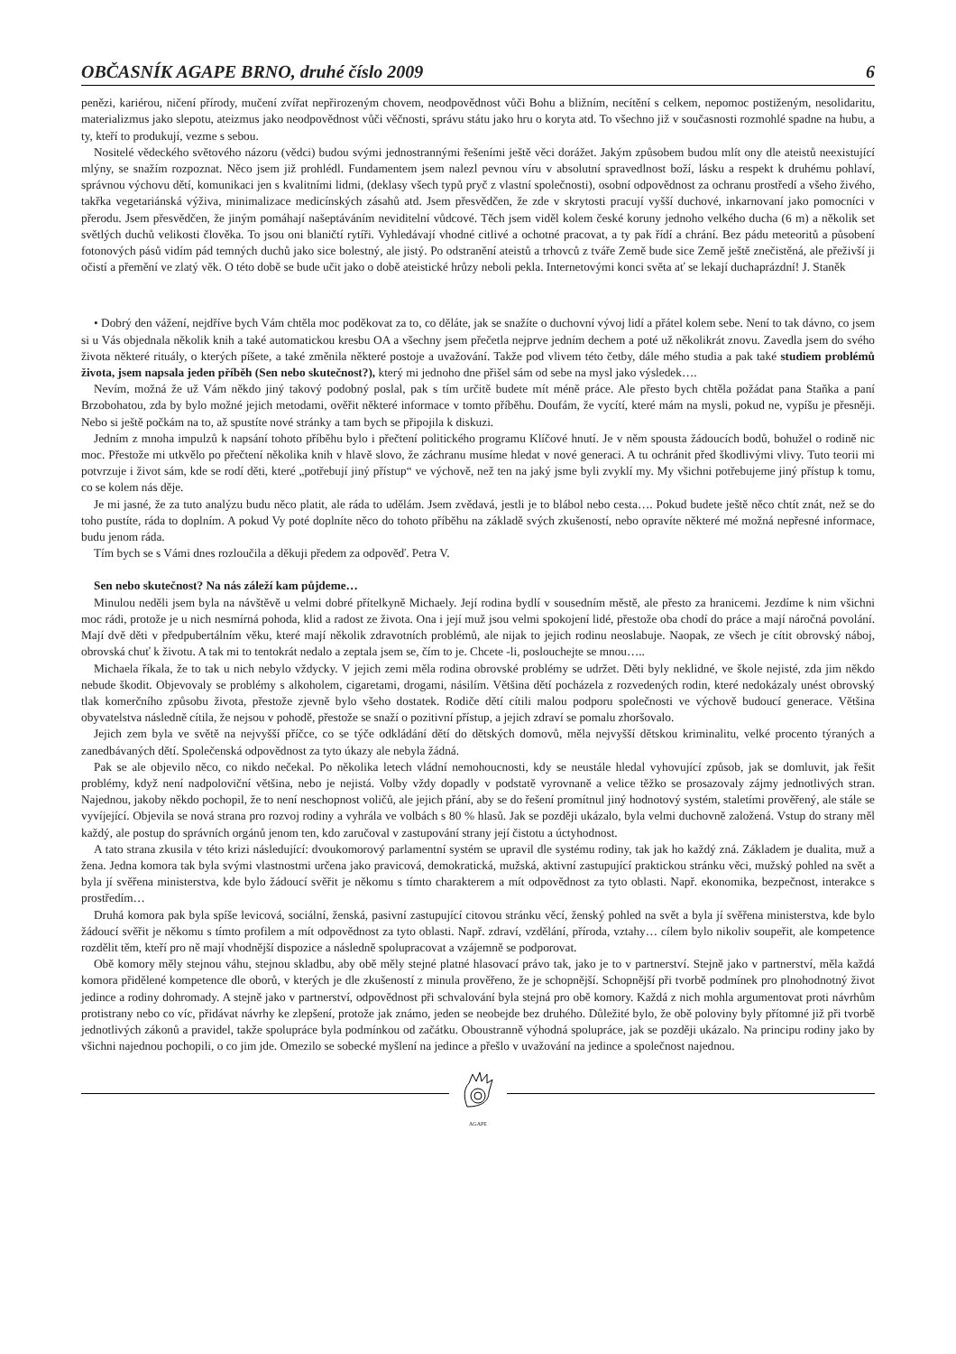OBČASNÍK AGAPE BRNO, druhé číslo 2009 6
penězi, kariérou, ničení přírody, mučení zvířat nepřirozeným chovem, neodpovědnost vůči Bohu a bližním, necítění s celkem, nepomoc postiženým, nesolidaritu, materializmus jako slepotu, ateizmus jako neodpovědnost vůči věčnosti, správu státu jako hru o koryta atd. To všechno již v současnosti rozmohlé spadne na hubu, a ty, kteří to produkují, vezme s sebou.
Nositelé vědeckého světového názoru (vědci) budou svými jednostrannými řešeními ještě věci dorážet. Jakým způsobem budou mlít ony dle ateistů neexistující mlýny, se snažím rozpoznat. Něco jsem již prohlédl. Fundamentem jsem nalezl pevnou víru v absolutní spravedlnost boží, lásku a respekt k druhému pohlaví, správnou výchovu dětí, komunikaci jen s kvalitními lidmi, (deklasy všech typů pryč z vlastní společnosti), osobní odpovědnost za ochranu prostředí a všeho živého, takřka vegetariánská výživa, minimalizace medicínských zásahů atd. Jsem přesvědčen, že zde v skrytosti pracují vyšší duchové, inkarnovaní jako pomocníci v přerodu. Jsem přesvědčen, že jiným pomáhají našeptáváním neviditelní vůdcové. Těch jsem viděl kolem české koruny jednoho velkého ducha (6 m) a několik set světlých duchů velikosti člověka. To jsou oni blaničtí rytíři. Vyhledávají vhodné citlivé a ochotné pracovat, a ty pak řídí a chrání. Bez pádu meteoritů a působení fotonových pásů vidím pád temných duchů jako sice bolestný, ale jistý. Po odstranění ateistů a trhovců z tváře Země bude sice Země ještě znečistěná, ale přeživší ji očistí a přemění ve zlatý věk. O této době se bude učit jako o době ateistické hrůzy neboli pekla. Internetovými konci světa ať se lekají duchaprázdní! J. Staněk
• Dobrý den vážení, nejdříve bych Vám chtěla moc poděkovat za to, co děláte, jak se snažíte o duchovní vývoj lidí a přátel kolem sebe. Není to tak dávno, co jsem si u Vás objednala několik knih a také automatickou kresbu OA a všechny jsem přečetla nejprve jedním dechem a poté už několikrát znovu. Zavedla jsem do svého života některé rituály, o kterých píšete, a také změnila některé postoje a uvažování. Takže pod vlivem této četby, dále mého studia a pak také studiem problémů života, jsem napsala jeden příběh (Sen nebo skutečnost?), který mi jednoho dne přišel sám od sebe na mysl jako výsledek….
Nevím, možná že už Vám někdo jiný takový podobný poslal, pak s tím určitě budete mít méně práce. Ale přesto bych chtěla požádat pana Staňka a paní Brzobohatou, zda by bylo možné jejich metodami, ověřit některé informace v tomto příběhu. Doufám, že vycítí, které mám na mysli, pokud ne, vypíšu je přesněji. Nebo si ještě počkám na to, až spustíte nové stránky a tam bych se připojila k diskuzi.
Jedním z mnoha impulzů k napsání tohoto příběhu bylo i přečtení politického programu Klíčové hnutí. Je v něm spousta žádoucích bodů, bohužel o rodině nic moc. Přestože mi utkvělo po přečtení několika knih v hlavě slovo, že záchranu musíme hledat v nové generaci. A tu ochránit před škodlivými vlivy. Tuto teorii mi potvrzuje i život sám, kde se rodí děti, které „potřebují jiný přístup“ ve výchově, než ten na jaký jsme byli zvyklí my. My všichni potřebujeme jiný přístup k tomu, co se kolem nás děje.
Je mi jasné, že za tuto analýzu budu něco platit, ale ráda to udělám. Jsem zvědavá, jestli je to blábol nebo cesta…. Pokud budete ještě něco chtít znát, než se do toho pustíte, ráda to doplním. A pokud Vy poté doplníte něco do tohoto příběhu na základě svých zkušeností, nebo opravíte některé mé možná nepřesné informace, budu jenom ráda.
Tím bych se s Vámi dnes rozloučila a děkuji předem za odpověď. Petra V.
Sen nebo skutečnost? Na nás záleží kam půjdeme…
Minulou neděli jsem byla na návštěvě u velmi dobré přítelkyně Michaely. Její rodina bydlí v sousedním městě, ale přesto za hranicemi. Jezdíme k nim všichni moc rádi, protože je u nich nesmírná pohoda, klid a radost ze života. Ona i její muž jsou velmi spokojení lidé, přestože oba chodí do práce a mají náročná povolání. Mají dvě děti v předpubertálním věku, které mají několik zdravotních problémů, ale nijak to jejich rodinu neoslabuje. Naopak, ze všech je cítit obrovský náboj, obrovská chuť k životu. A tak mi to tentokrát nedalo a zeptala jsem se, čím to je. Chcete -li, poslouchejte se mnou…..
Michaela říkala, že to tak u nich nebylo vždycky. V jejich zemi měla rodina obrovské problémy se udržet. Děti byly neklidné, ve škole nejisté, zda jim někdo nebude škodit. Objevovaly se problémy s alkoholem, cigaretami, drogami, násilím. Většina dětí pocházela z rozvedených rodin, které nedokázaly unést obrovský tlak komerčního způsobu života, přestože zjevně bylo všeho dostatek. Rodiče dětí cítili malou podporu společnosti ve výchově budoucí generace. Většina obyvatelstva následně cítila, že nejsou v pohodě, přestože se snaží o pozitivní přístup, a jejich zdraví se pomalu zhoršovalo.
Jejich zem byla ve světě na nejvyšší příčce, co se týče odkládání dětí do dětských domovů, měla nejvyšší dětskou kriminalitu, velké procento týraných a zanedbávaných dětí. Společenská odpovědnost za tyto úkazy ale nebyla žádná.
Pak se ale objevilo něco, co nikdo nečekal. Po několika letech vládní nemohoucnosti, kdy se neustále hledal vyhovující způsob, jak se domluvit, jak řešit problémy, když není nadpoloviční většina, nebo je nejistá. Volby vždy dopadly v podstatě vyrovnaně a velice těžko se prosazovaly zájmy jednotlivých stran. Najednou, jakoby někdo pochopil, že to není neschopnost voličů, ale jejich přání, aby se do řešení promítnul jiný hodnotový systém, staletími prověřený, ale stále se vyvíjející. Objevila se nová strana pro rozvoj rodiny a vyhrála ve volbách s 80 % hlasů. Jak se později ukázalo, byla velmi duchovně založená. Vstup do strany měl každý, ale postup do správních orgánů jenom ten, kdo zaručoval v zastupování strany její čistotu a úctyhodnost.
A tato strana zkusila v této krizi následující: dvoukomorový parlamentní systém se upravil dle systému rodiny, tak jak ho každý zná. Základem je dualita, muž a žena. Jedna komora tak byla svými vlastnostmi určena jako pravicová, demokratická, mužská, aktivní zastupující praktickou stránku věci, mužský pohled na svět a byla jí svěřena ministerstva, kde bylo žádoucí svěřit je někomu s tímto charakterem a mít odpovědnost za tyto oblasti. Např. ekonomika, bezpečnost, interakce s prostředím…
Druhá komora pak byla spíše levicová, sociální, ženská, pasivní zastupující citovou stránku věcí, ženský pohled na svět a byla jí svěřena ministerstva, kde bylo žádoucí svěřit je někomu s tímto profilem a mít odpovědnost za tyto oblasti. Např. zdraví, vzdělání, příroda, vztahy… cílem bylo nikoliv soupeřit, ale kompetence rozdělit těm, kteří pro ně mají vhodnější dispozice a následně spolupracovat a vzájemně se podporovat.
Obě komory měly stejnou váhu, stejnou skladbu, aby obě měly stejné platné hlasovací právo tak, jako je to v partnerství. Stejně jako v partnerství, měla každá komora přidělené kompetence dle oborů, v kterých je dle zkušeností z minula prověřeno, že je schopnější. Schopnější při tvorbě podmínek pro plnohodnotný život jedince a rodiny dohromady. A stejně jako v partnerství, odpovědnost při schvalování byla stejná pro obě komory. Každá z nich mohla argumentovat proti návrhům protistrany nebo co víc, přidávat návrhy ke zlepšení, protože jak známo, jeden se neobejde bez druhého. Důležité bylo, že obě poloviny byly přítomné již při tvorbě jednotlivých zákonů a pravidel, takže spolupráce byla podmínkou od začátku. Oboustranně výhodná spolupráce, jak se později ukázalo. Na principu rodiny jako by všichni najednou pochopili, o co jim jde. Omezilo se sobecké myšlení na jedince a přešlo v uvažování na jedince a společnost najednou.
AGAPE